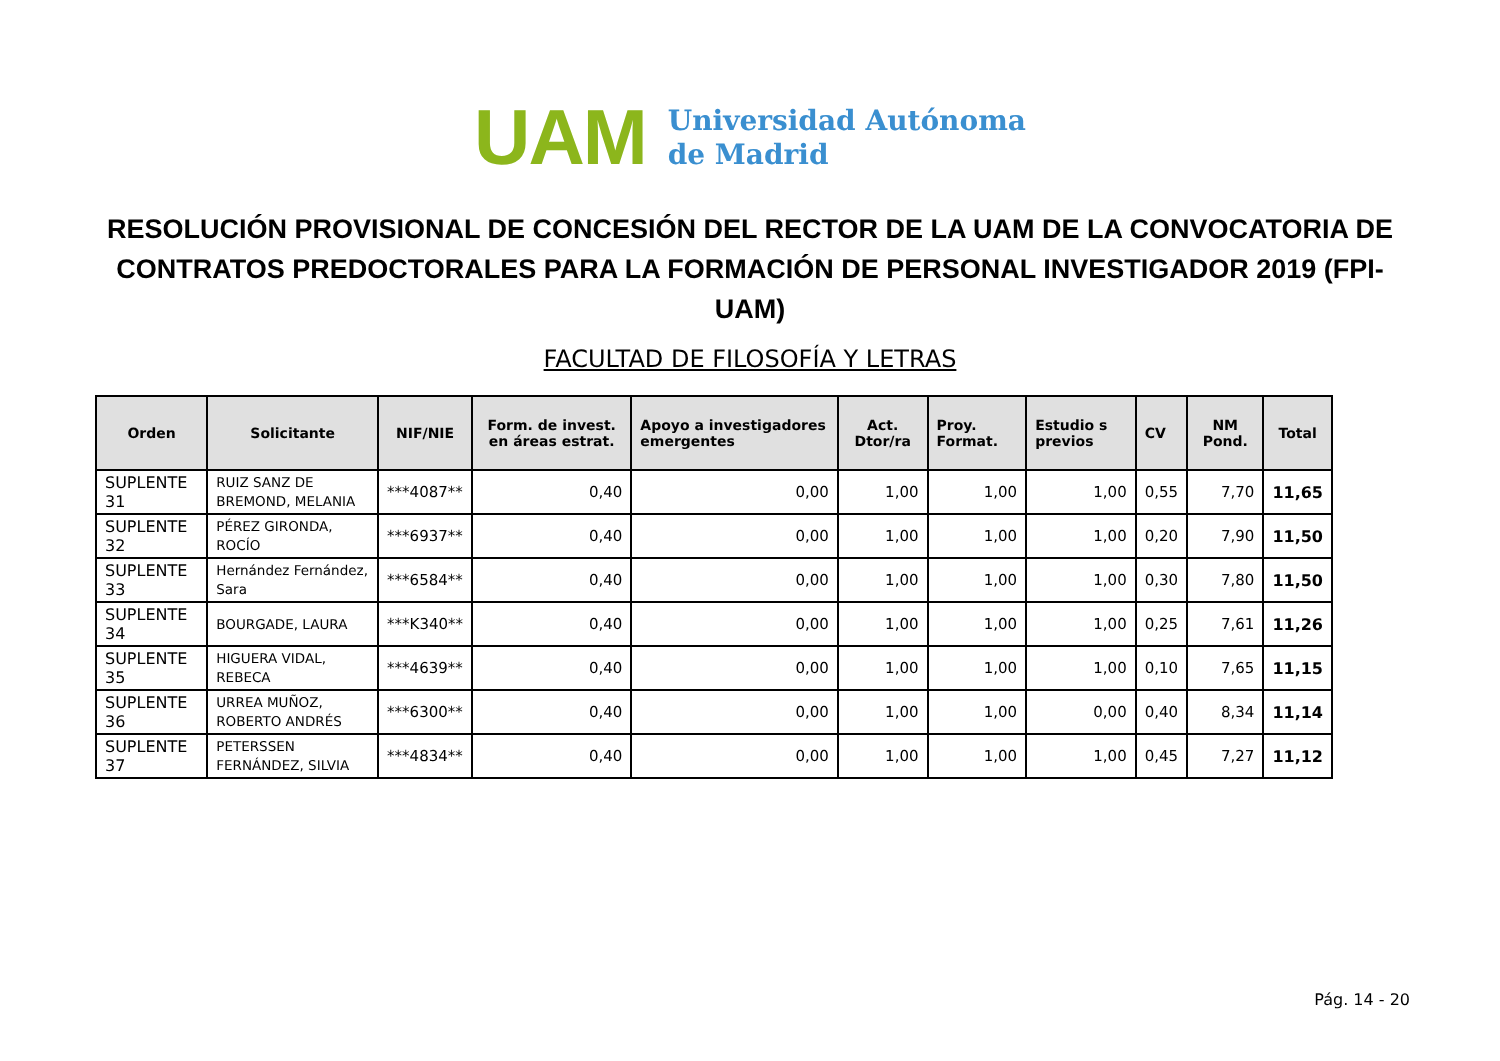UAM
Universidad Autónoma
de Madrid
RESOLUCIÓN PROVISIONAL DE CONCESIÓN DEL RECTOR DE LA UAM DE LA CONVOCATORIA DE CONTRATOS PREDOCTORALES PARA LA FORMACIÓN DE PERSONAL INVESTIGADOR 2019 (FPI-UAM)
FACULTAD DE FILOSOFÍA Y LETRAS
| Orden | Solicitante | NIF/NIE | Form. de invest. en áreas estrat. | Apoyo a investigadores emergentes | Act. Dtor/ra | Proy. Format. | Estudio s previos | CV | NM Pond. | Total |
| --- | --- | --- | --- | --- | --- | --- | --- | --- | --- | --- |
| SUPLENTE 31 | RUIZ SANZ DE BREMOND, MELANIA | ***4087** | 0,40 | 0,00 | 1,00 | 1,00 | 1,00 | 0,55 | 7,70 | 11,65 |
| SUPLENTE 32 | PÉREZ GIRONDA, ROCÍO | ***6937** | 0,40 | 0,00 | 1,00 | 1,00 | 1,00 | 0,20 | 7,90 | 11,50 |
| SUPLENTE 33 | Hernández Fernández, Sara | ***6584** | 0,40 | 0,00 | 1,00 | 1,00 | 1,00 | 0,30 | 7,80 | 11,50 |
| SUPLENTE 34 | BOURGADE, LAURA | ***K340** | 0,40 | 0,00 | 1,00 | 1,00 | 1,00 | 0,25 | 7,61 | 11,26 |
| SUPLENTE 35 | HIGUERA VIDAL, REBECA | ***4639** | 0,40 | 0,00 | 1,00 | 1,00 | 1,00 | 0,10 | 7,65 | 11,15 |
| SUPLENTE 36 | URREA MUÑOZ, ROBERTO ANDRÉS | ***6300** | 0,40 | 0,00 | 1,00 | 1,00 | 0,00 | 0,40 | 8,34 | 11,14 |
| SUPLENTE 37 | PETERSSEN FERNÁNDEZ, SILVIA | ***4834** | 0,40 | 0,00 | 1,00 | 1,00 | 1,00 | 0,45 | 7,27 | 11,12 |
Pág. 14 - 20